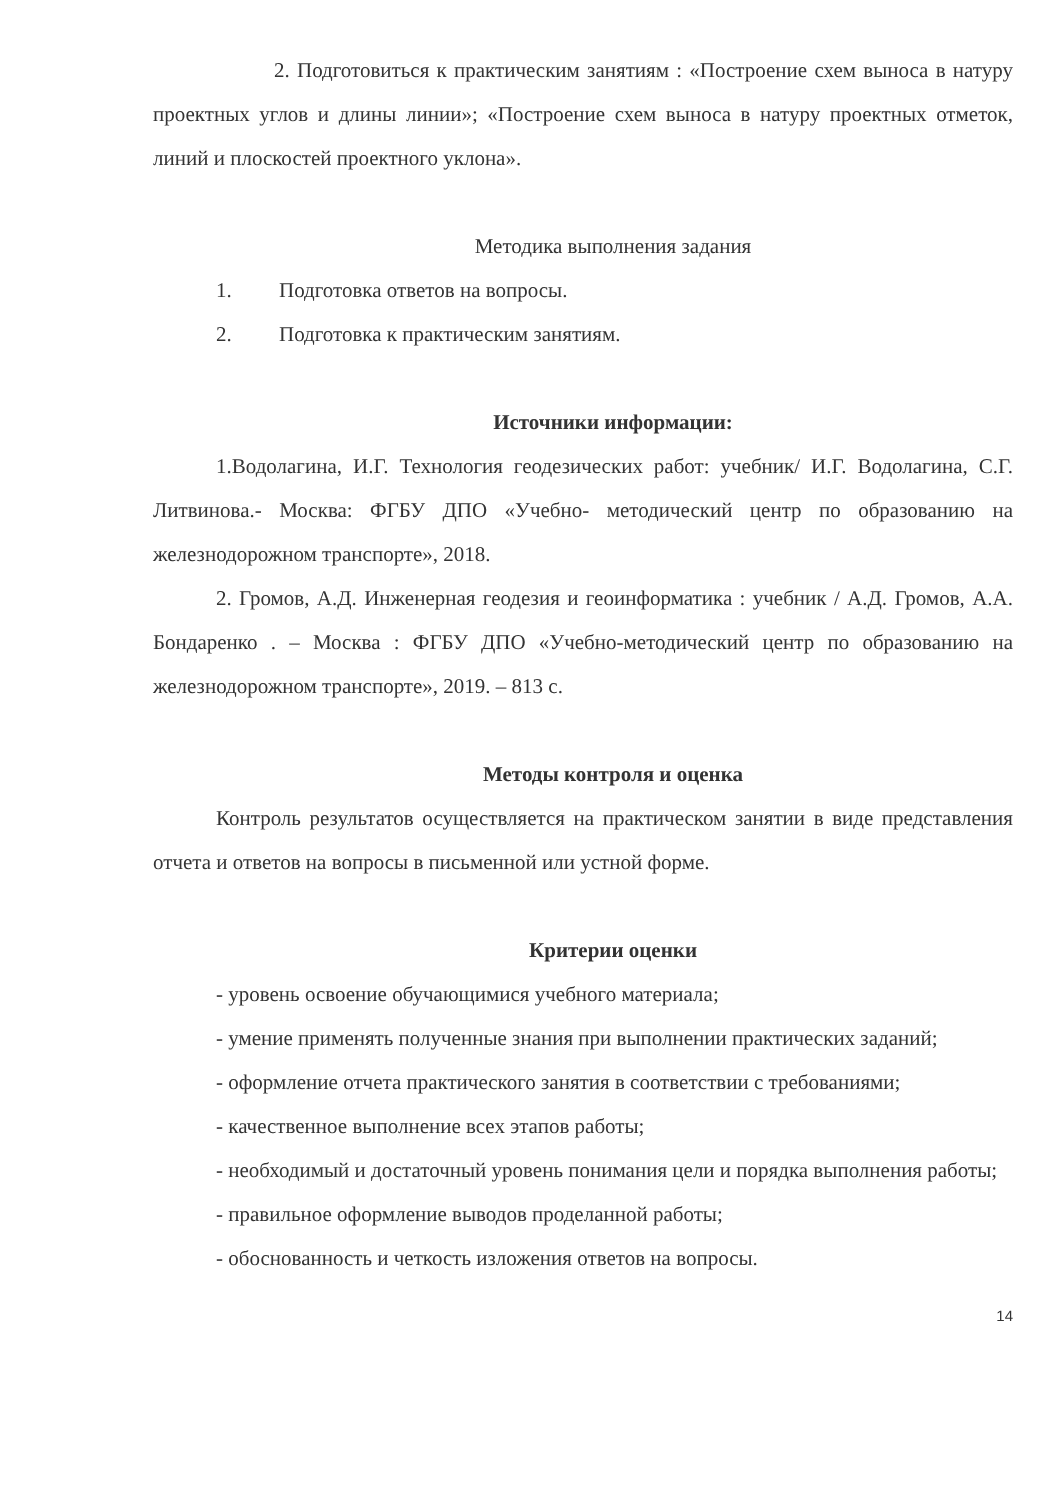2. Подготовиться к практическим занятиям : «Построение схем выноса в натуру проектных углов и длины линии»; «Построение схем выноса в натуру проектных отметок, линий и плоскостей проектного уклона».
Методика выполнения задания
1. Подготовка ответов на вопросы.
2. Подготовка к практическим занятиям.
Источники информации:
1.Водолагина, И.Г. Технология геодезических работ: учебник/ И.Г. Водолагина, С.Г. Литвинова.- Москва: ФГБУ ДПО «Учебно- методический центр по образованию на железнодорожном транспорте», 2018.
2. Громов, А.Д. Инженерная геодезия и геоинформатика : учебник / А.Д. Громов, А.А. Бондаренко . – Москва : ФГБУ ДПО «Учебно-методический центр по образованию на железнодорожном транспорте», 2019. – 813 с.
Методы контроля и оценка
Контроль результатов осуществляется на практическом занятии в виде представления отчета и ответов на вопросы в письменной или устной форме.
Критерии оценки
- уровень освоение обучающимися учебного материала;
- умение применять полученные знания при выполнении практических заданий;
- оформление отчета практического занятия в соответствии с требованиями;
- качественное выполнение всех этапов работы;
- необходимый и достаточный уровень понимания цели и порядка выполнения работы;
- правильное оформление выводов проделанной работы;
- обоснованность и четкость изложения ответов на вопросы.
14